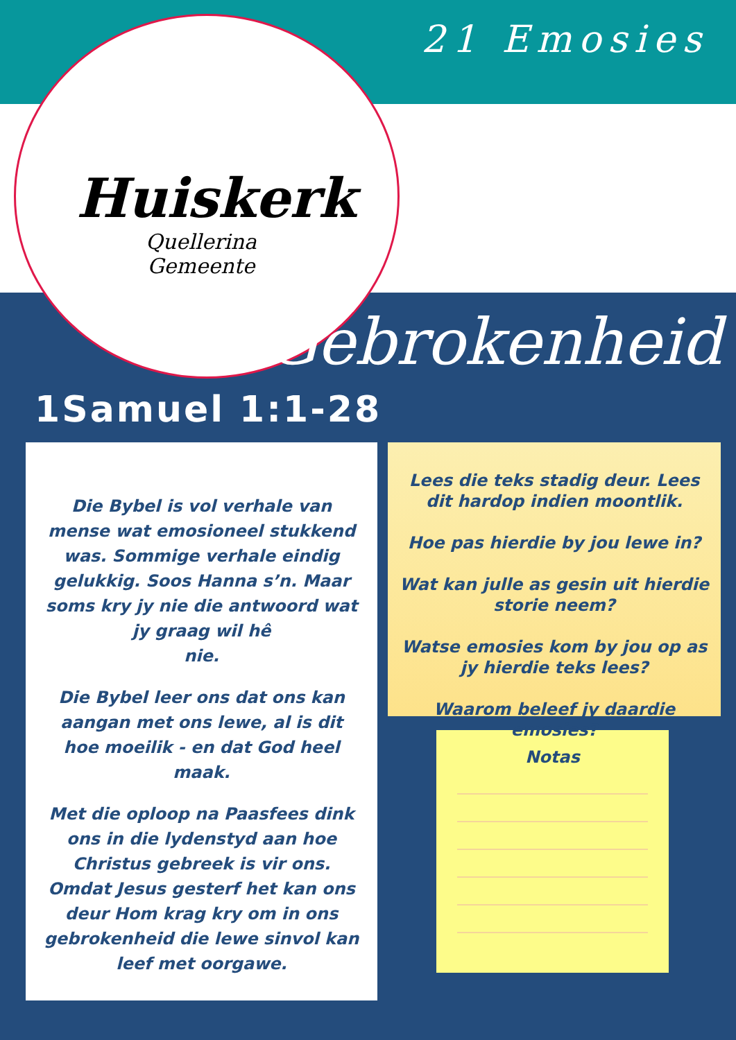21 Emosies
Huiskerk
Quellerina
Gemeente
Gebrokenheid
1Samuel 1:1-28
Die Bybel is vol verhale van mense wat emosioneel stukkend was. Sommige verhale eindig gelukkig. Soos Hanna s’n. Maar soms kry jy nie die antwoord wat jy graag wil hê
nie.
Die Bybel leer ons dat ons kan aangan met ons lewe, al is dit hoe moeilik - en dat God heel maak.
Met die oploop na Paasfees dink ons in die lydenstyd aan hoe Christus gebreek is vir ons. Omdat Jesus gesterf het kan ons deur Hom krag kry om in ons gebrokenheid die lewe sinvol kan leef met oorgawe.
Lees die teks stadig deur. Lees dit hardop indien moontlik.
Hoe pas hierdie by jou lewe in?
Wat kan julle as gesin uit hierdie storie neem?
Watse emosies kom by jou op as jy hierdie teks lees?
Waarom beleef jy daardie emosies?
Notas